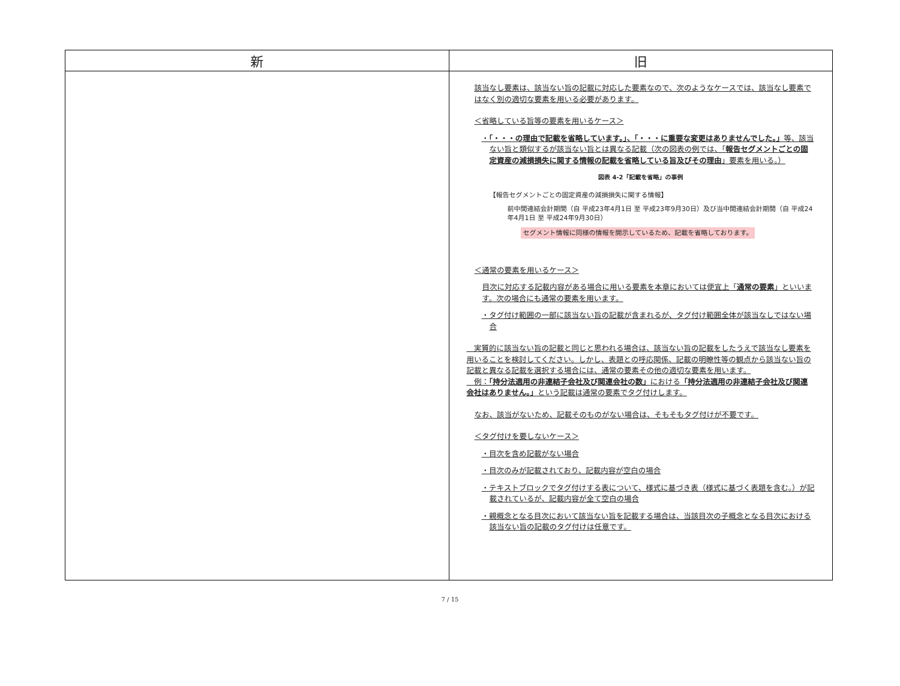| 新 | 旧 |
| --- | --- |
| | 該当なし要素は、該当ない旨の記載に対応した要素なので、次のようなケースでは、該当なし要素ではなく別の適切な要素を用いる必要があります。 ＜省略している旨等の要素を用いるケース＞ ・ 「・・・の理由で記載を省略しています。」、「・・・に重要な変更はありませんでした。」 等、該当ない旨と類似するが該当ない旨とは異なる記載（次の図表の例では、「 報告セグメントごとの固定資産の減損損失に関する情報の記載を省略している旨及びその理由 」要素を用いる。） 図表 4-2「記載を省略」の事例 【報告セグメントごとの固定資産の減損損失に関する情報】 前中間連結会計期間（自 平成23年4月1日 至 平成23年9月30日）及び当中間連結会計期間（自 平成24年4月1日 至 平成24年9月30日） セグメント情報に同様の情報を開示しているため、記載を省略しております。 ＜通常の要素を用いるケース＞ 目次に対応する記載内容がある場合に用いる要素を本章においては便宜上「 通常の要素 」といいます。次の場合にも通常の要素を用います。 ・タグ付け範囲の一部に該当ない旨の記載が含まれるが、タグ付け範囲全体が該当なしではない場合 実質的に該当ない旨の記載と同じと思われる場合は、該当ない旨の記載をしたうえで該当なし要素を用いることを検討してください。しかし、表題との呼応関係、記載の明瞭性等の観点から該当ない旨の記載と異なる記載を選択する場合には、通常の要素その他の適切な要素を用います。 例： 「持分法適用の非連結子会社及び関連会社の数」 における 「持分法適用の非連結子会社及び関連会社はありません。」 という記載は通常の要素でタグ付けします。 なお、該当がないため、記載そのものがない場合は、そもそもタグ付けが不要です。 ＜タグ付けを要しないケース＞ ・目次を含め記載がない場合 ・目次のみが記載されており、記載内容が空白の場合 ・テキストブロックでタグ付けする表について、様式に基づき表（様式に基づく表題を含む。）が記載されているが、記載内容が全て空白の場合 ・親概念となる目次において該当ない旨を記載する場合は、当該目次の子概念となる目次における該当ない旨の記載のタグ付けは任意です。 |
7 / 15